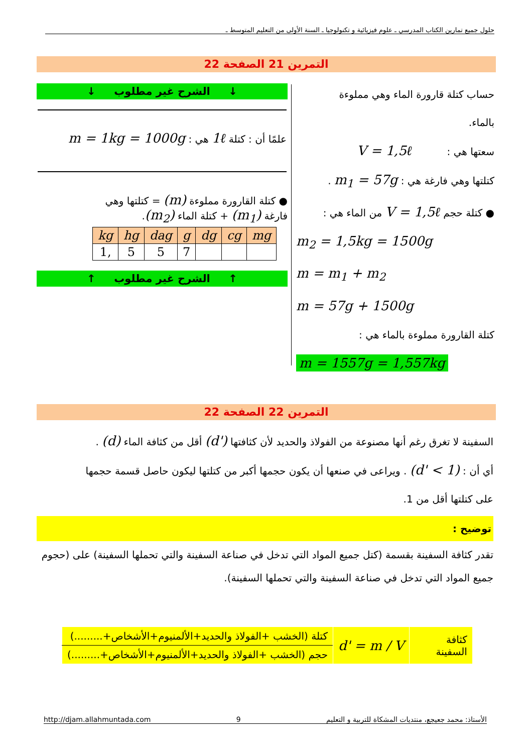حلول جميع تمارين الكتاب المدرسي ـ علوم فيزيائية و تكنولوجيا ـ السنة الأولى من التعليم المتوسط ـ
التمرين 21 الصفحة 22
حساب كتلة قارورة الماء وهي مملوءة
بالماء.
سعتها هي : V = 1,5ℓ
كتلتها وهي فارغة هي : m<sub>1</sub> = 57g .
● كتلة حجم V = 1,5ℓ من الماء هي :
m<sub>2</sub> = 1,5kg = 1500g
m = m<sub>1</sub> + m<sub>2</sub>
m = 57g + 1500g
كتلة القارورة مملوءة بالماء هي :
m = 1557g = 1,557kg
↓ الشرح غير مطلوب ↓
علمًا أن : كتلة 1ℓ هي : m = 1kg = 1000g
● كتلة القارورة مملوءة (m) = كتلتها وهي
فارغة (m<sub>1</sub>) + كتلة الماء (m<sub>2</sub>).
| kg | hg | dag | g | dg | cg | mg |
| --- | --- | --- | --- | --- | --- | --- |
| 1, | 5 | 5 | 7 | | | |
↑ الشرح غير مطلوب ↑
التمرين 22 الصفحة 22
السفينة لا تغرق رغم أنها مصنوعة من الفولاذ والحديد لأن كثافتها (d') أقل من كثافة الماء (d) .
أي أن : (d' < 1) . ويراعى في صنعها أن يكون حجمها أكبر من كتلتها ليكون حاصل قسمة حجمها
على كتلتها أقل من 1.
توضيح :
تقدر كثافة السفينة بقسمة (كتل جميع المواد التي تدخل في صناعة السفينة والتي تحملها السفينة) على (حجوم جميع المواد التي تدخل في صناعة السفينة والتي تحملها السفينة).
| كثافة السفينة | d' = m / V | كتلة (الخشب +الفولاذ والحديد+الألمنيوم+الأشخاص+.........) |
| | | حجم (الخشب +الفولاذ والحديد+الألمنيوم+الأشخاص+.........) |
http://djam.allahmuntada.com 9 الأستاذ: محمد جعيجع، منتديات المشكاة للتربية و التعليم